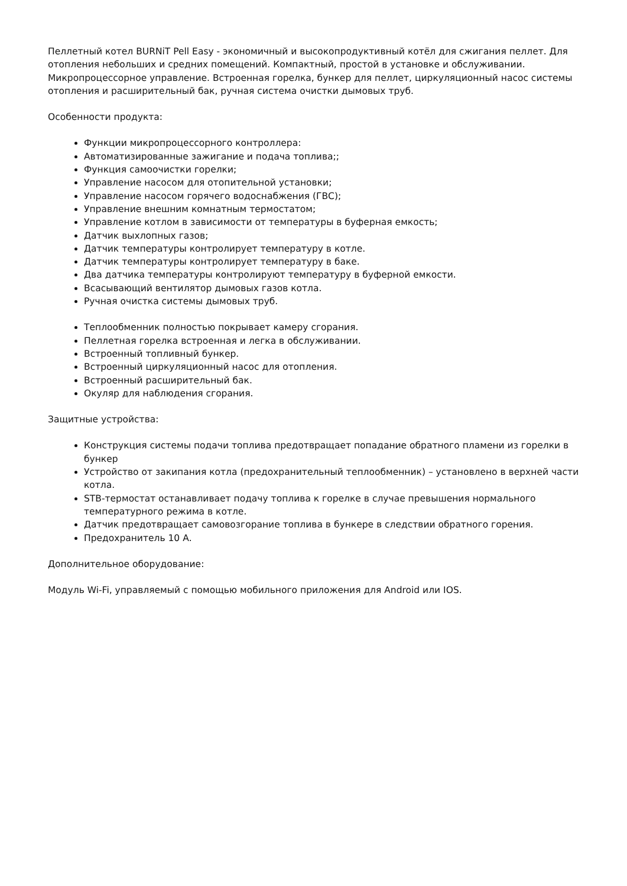Пеллетный котел BURNiT Pell Easy - экономичный и высокопродуктивный котёл для сжигания пеллет. Для отопления небольших и средних помещений. Компактный, простой в установке и обслуживании. Микропроцессорное управление. Встроенная горелка, бункер для пеллет, циркуляционный насос системы отопления и расширительный бак, ручная система очистки дымовых труб.
Особенности продукта:
Функции микропроцессорного контроллера:
Автоматизированные зажигание и подача топлива;;
Функция самоочистки горелки;
Управление насосом для отопительной установки;
Управление насосом горячего водоснабжения (ГВС);
Управление внешним комнатным термостатом;
Управление котлом в зависимости от температуры в буферная емкость;
Датчик выхлопных газов;
Датчик температуры контролирует температуру в котле.
Датчик температуры контролирует температуру в баке.
Два датчика температуры контролируют температуру в буферной емкости.
Всасывающий вентилятор дымовых газов котла.
Ручная очистка системы дымовых труб.
Теплообменник полностью покрывает камеру сгорания.
Пеллетная горелка встроенная и легка в обслуживании.
Встроенный топливный бункер.
Встроенный циркуляционный насос для отопления.
Встроенный расширительный бак.
Окуляр для наблюдения сгорания.
Защитные устройства:
Конструкция системы подачи топлива предотвращает попадание обратного пламени из горелки в бункер
Устройство от закипания котла (предохранительный теплообменник) – установлено в верхней части котла.
STB-термостат останавливает подачу топлива к горелке в случае превышения нормального температурного режима в котле.
Датчик предотвращает самовозгорание топлива в бункере в следствии обратного горения.
Предохранитель 10 А.
Дополнительное оборудование:
Модуль Wi-Fi, управляемый с помощью мобильного приложения для Android или IOS.